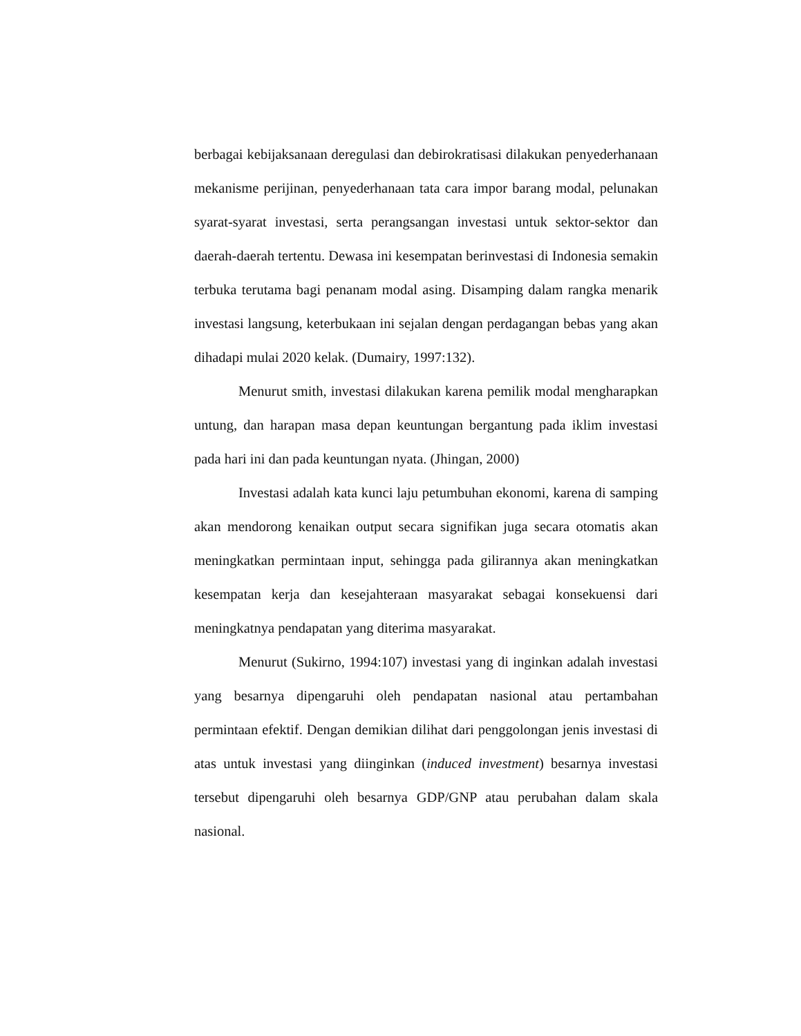berbagai kebijaksanaan deregulasi dan debirokratisasi dilakukan penyederhanaan mekanisme perijinan, penyederhanaan tata cara impor barang modal, pelunakan syarat-syarat investasi, serta perangsangan investasi untuk sektor-sektor dan daerah-daerah tertentu. Dewasa ini kesempatan berinvestasi di Indonesia semakin terbuka terutama bagi penanam modal asing. Disamping dalam rangka menarik investasi langsung, keterbukaan ini sejalan dengan perdagangan bebas yang akan dihadapi mulai 2020 kelak. (Dumairy, 1997:132).
Menurut smith, investasi dilakukan karena pemilik modal mengharapkan untung, dan harapan masa depan keuntungan bergantung pada iklim investasi pada hari ini dan pada keuntungan nyata. (Jhingan, 2000)
Investasi adalah kata kunci laju petumbuhan ekonomi, karena di samping akan mendorong kenaikan output secara signifikan juga secara otomatis akan meningkatkan permintaan input, sehingga pada gilirannya akan meningkatkan kesempatan kerja dan kesejahteraan masyarakat sebagai konsekuensi dari meningkatnya pendapatan yang diterima masyarakat.
Menurut (Sukirno, 1994:107) investasi yang di inginkan adalah investasi yang besarnya dipengaruhi oleh pendapatan nasional atau pertambahan permintaan efektif. Dengan demikian dilihat dari penggolongan jenis investasi di atas untuk investasi yang diinginkan (induced investment) besarnya investasi tersebut dipengaruhi oleh besarnya GDP/GNP atau perubahan dalam skala nasional.